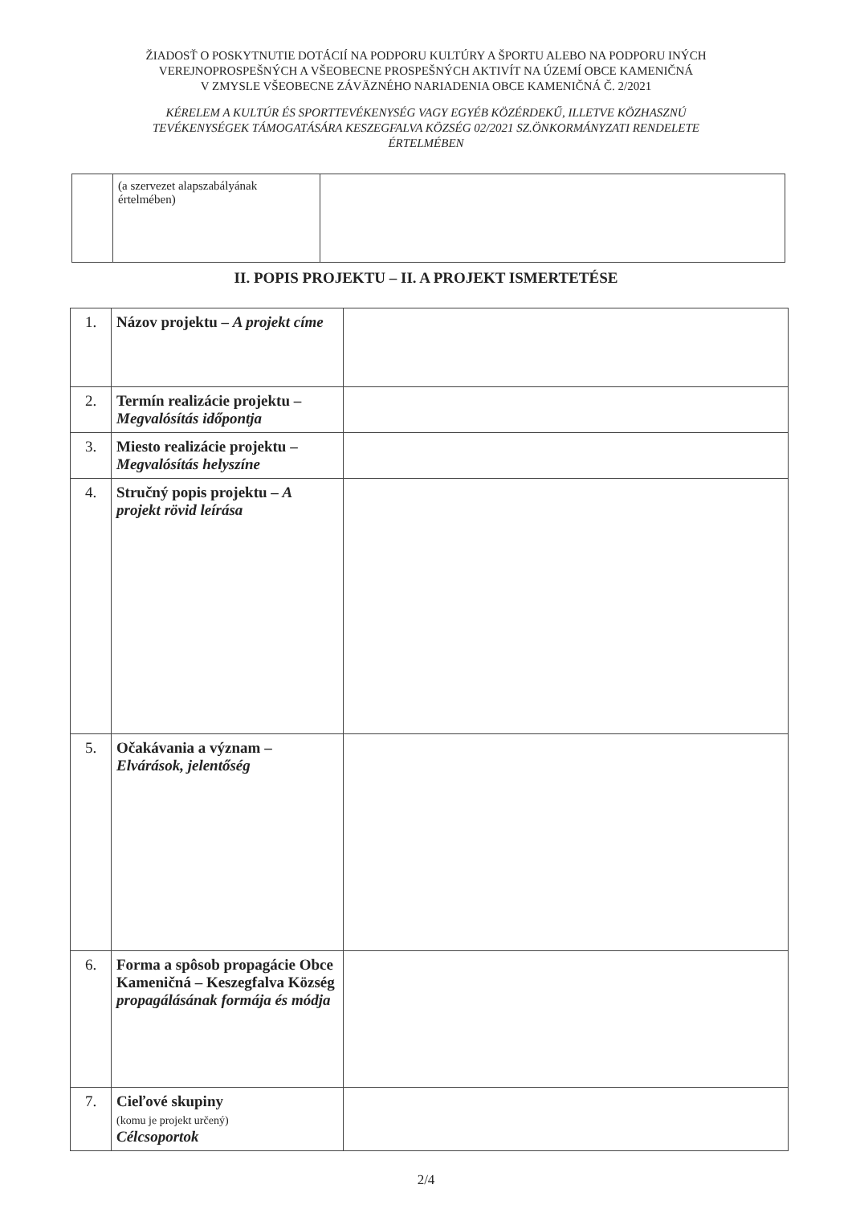ŽIADOSŤ O POSKYTNUTIE DOTÁCIÍ NA PODPORU KULTÚRY A ŠPORTU ALEBO NA PODPORU INÝCH
VEREJNOPROSPEŠNÝCH A VŠEOBECNE PROSPEŠNÝCH AKTIVÍT NA ÚZEMÍ OBCE KAMENIČNÁ
V ZMYSLE VŠEOBECNE ZÁVÄZNÉHO NARIADENIA OBCE KAMENIČNÁ Č. 2/2021
KÉRELEM A KULTÚR ÉS SPORTTEVÉKENYSÉG VAGY EGYÉB KÖZÉRDEKŰ, ILLETVE KÖZHASZNÚ
TEVÉKENYSÉGEK TÁMOGATÁSÁRA KESZEGFALVA KÖZSÉG 02/2021 SZ.ÖNKORMÁNYZATI RENDELETE
ÉRTELMÉBEN
| | (a szervezet alapszabályának értelmében) | |
II. POPIS PROJEKTU – II. A PROJEKT ISMERTETÉSE
| 1. | Názov projektu – A projekt címe | |
| 2. | Termín realizácie projektu – Megvalósítás időpontja | |
| 3. | Miesto realizácie projektu – Megvalósítás helyszíne | |
| 4. | Stručný popis projektu – A projekt rövid leírása | |
| 5. | Očakávania a význam – Elvárások, jelentőség | |
| 6. | Forma a spôsob propagácie Obce Kameničná – Keszegfalva Község propagálásának formája és módja | |
| 7. | Cieľové skupiny (komu je projekt určený) Célcsoportok | |
2/4